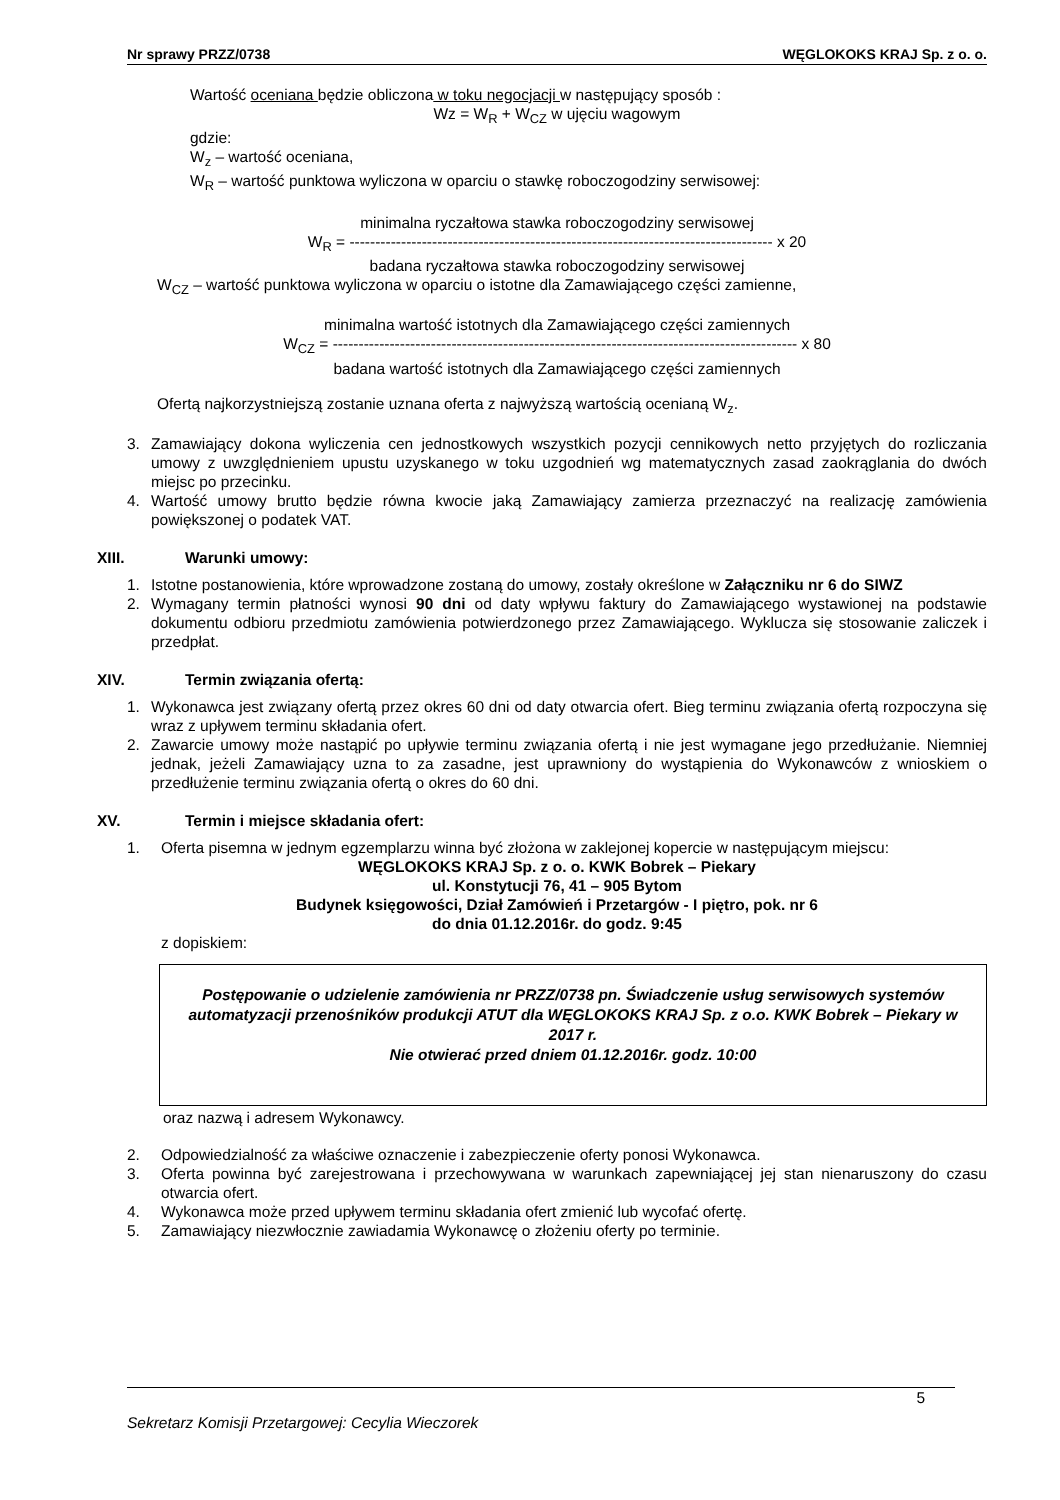Nr sprawy PRZZ/0738 WĘGLOKOKS KRAJ Sp. z o. o.
Wartość oceniana będzie obliczona w toku negocjacji w następujący sposób :
Wz = W<sub>R</sub> + W<sub>CZ</sub> w ujęciu wagowym
gdzie:
W<sub>z</sub> – wartość oceniana,
W<sub>R</sub> – wartość punktowa wyliczona w oparciu o stawkę roboczogodziny serwisowej:
minimalna ryczałtowa stawka roboczogodziny serwisowej
W<sub>R</sub> = ---------------------------------------------------------------------------------- x 20
badana ryczałtowa stawka roboczogodziny serwisowej
W<sub>CZ</sub> – wartość punktowa wyliczona w oparciu o istotne dla Zamawiającego części zamienne,
minimalna wartość istotnych dla Zamawiającego części zamiennych
W<sub>CZ</sub> = ------------------------------------------------------------------------------------------ x 80
badana wartość istotnych dla Zamawiającego części zamiennych
Ofertą najkorzystniejszą zostanie uznana oferta z najwyższą wartością ocenianą W<sub>z</sub>.
3. Zamawiający dokona wyliczenia cen jednostkowych wszystkich pozycji cennikowych netto przyjętych do rozliczania umowy z uwzględnieniem upustu uzyskanego w toku uzgodnień wg matematycznych zasad zaokrąglania do dwóch miejsc po przecinku.
4. Wartość umowy brutto będzie równa kwocie jaką Zamawiający zamierza przeznaczyć na realizację zamówienia powiększonej o podatek VAT.
XIII. Warunki umowy:
1. Istotne postanowienia, które wprowadzone zostaną do umowy, zostały określone w Załączniku nr 6 do SIWZ
2. Wymagany termin płatności wynosi 90 dni od daty wpływu faktury do Zamawiającego wystawionej na podstawie dokumentu odbioru przedmiotu zamówienia potwierdzonego przez Zamawiającego. Wyklucza się stosowanie zaliczek i przedpłat.
XIV. Termin związania ofertą:
1. Wykonawca jest związany ofertą przez okres 60 dni od daty otwarcia ofert. Bieg terminu związania ofertą rozpoczyna się wraz z upływem terminu składania ofert.
2. Zawarcie umowy może nastąpić po upływie terminu związania ofertą i nie jest wymagane jego przedłużanie. Niemniej jednak, jeżeli Zamawiający uzna to za zasadne, jest uprawniony do wystąpienia do Wykonawców z wnioskiem o przedłużenie terminu związania ofertą o okres do 60 dni.
XV. Termin i miejsce składania ofert:
1. Oferta pisemna w jednym egzemplarzu winna być złożona w zaklejonej kopercie w następującym miejscu:
WĘGLOKOKS KRAJ Sp. z o. o. KWK Bobrek – Piekary
ul. Konstytucji 76, 41 – 905 Bytom
Budynek księgowości, Dział Zamówień i Przetargów - I piętro, pok. nr 6
do dnia 01.12.2016r. do godz. 9:45
z dopiskiem:
Postępowanie o udzielenie zamówienia nr PRZZ/0738 pn. Świadczenie usług serwisowych systemów automatyzacji przenośników produkcji ATUT dla WĘGLOKOKS KRAJ Sp. z o.o. KWK Bobrek – Piekary w 2017 r.
Nie otwierać przed dniem 01.12.2016r. godz. 10:00
oraz nazwą i adresem Wykonawcy.
2. Odpowiedzialność za właściwe oznaczenie i zabezpieczenie oferty ponosi Wykonawca.
3. Oferta powinna być zarejestrowana i przechowywana w warunkach zapewniającej jej stan nienaruszony do czasu otwarcia ofert.
4. Wykonawca może przed upływem terminu składania ofert zmienić lub wycofać ofertę.
5. Zamawiający niezwłocznie zawiadamia Wykonawcę o złożeniu oferty po terminie.
5
Sekretarz Komisji Przetargowej: Cecylia Wieczorek